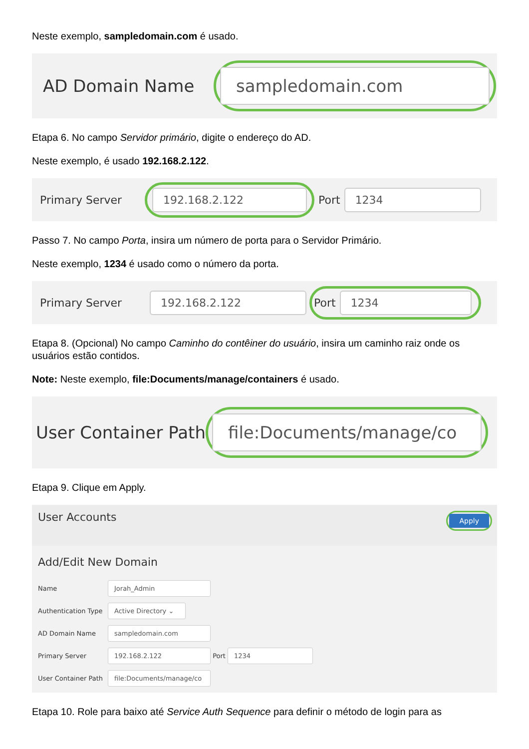Neste exemplo, sampledomain.com é usado.
AD Domain Name
sampledomain.com
Etapa 6. No campo Servidor primário, digite o endereço do AD.
Neste exemplo, é usado 192.168.2.122.
Primary Server
192.168.2.122
Port
1234
Passo 7. No campo Porta, insira um número de porta para o Servidor Primário.
Neste exemplo, 1234 é usado como o número da porta.
Primary Server
192.168.2.122
Port
1234
Etapa 8. (Opcional) No campo Caminho do contêiner do usuário, insira um caminho raiz onde os usuários estão contidos.
Note: Neste exemplo, file:Documents/manage/containers é usado.
User Container Path
file:Documents/manage/co
Etapa 9. Clique em Apply.
User Accounts Apply
Add/Edit New Domain
| Name | Jorah_Admin |
| Authentication Type | Active Directory ⌄ |
| AD Domain Name | sampledomain.com |
| Primary Server | 192.168.2.122 Port 1234 |
| User Container Path | file:Documents/manage/co |
Etapa 10. Role para baixo até Service Auth Sequence para definir o método de login para as